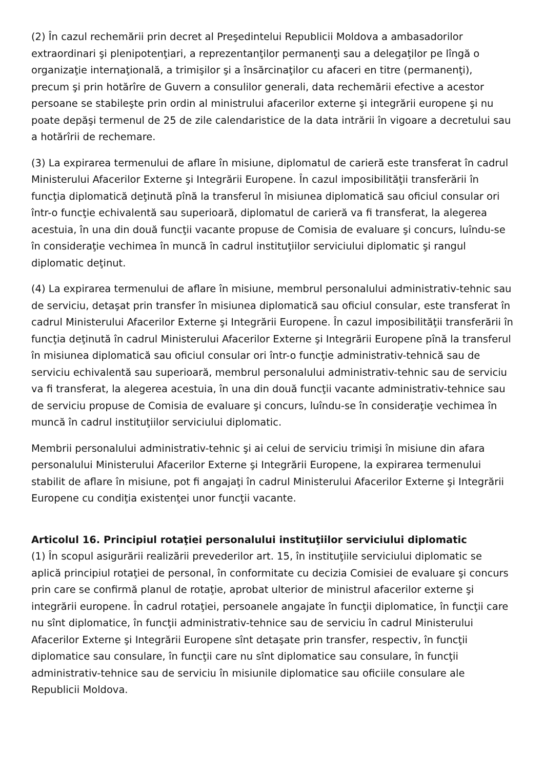(2) În cazul rechemării prin decret al Preşedintelui Republicii Moldova a ambasadorilor extraordinari şi plenipotenţiari, a reprezentanţilor permanenţi sau a delegaţilor pe lîngă o organizaţie internaţională, a trimişilor şi a însărcinaţilor cu afaceri en titre (permanenţi), precum şi prin hotărîre de Guvern a consulilor generali, data rechemării efective a acestor persoane se stabileşte prin ordin al ministrului afacerilor externe şi integrării europene şi nu poate depăşi termenul de 25 de zile calendaristice de la data intrării în vigoare a decretului sau a hotărîrii de rechemare.
(3) La expirarea termenului de aflare în misiune, diplomatul de carieră este transferat în cadrul Ministerului Afacerilor Externe şi Integrării Europene. În cazul imposibilităţii transferării în funcţia diplomatică deţinută pînă la transferul în misiunea diplomatică sau oficiul consular ori într-o funcţie echivalentă sau superioară, diplomatul de carieră va fi transferat, la alegerea acestuia, în una din două funcţii vacante propuse de Comisia de evaluare şi concurs, luîndu-se în consideraţie vechimea în muncă în cadrul instituţiilor serviciului diplomatic şi rangul diplomatic deţinut.
(4) La expirarea termenului de aflare în misiune, membrul personalului administrativ-tehnic sau de serviciu, detaşat prin transfer în misiunea diplomatică sau oficiul consular, este transferat în cadrul Ministerului Afacerilor Externe şi Integrării Europene. În cazul imposibilităţii transferării în funcţia deţinută în cadrul Ministerului Afacerilor Externe şi Integrării Europene pînă la transferul în misiunea diplomatică sau oficiul consular ori într-o funcţie administrativ-tehnică sau de serviciu echivalentă sau superioară, membrul personalului administrativ-tehnic sau de serviciu va fi transferat, la alegerea acestuia, în una din două funcţii vacante administrativ-tehnice sau de serviciu propuse de Comisia de evaluare şi concurs, luîndu-se în consideraţie vechimea în muncă în cadrul instituţiilor serviciului diplomatic.
Membrii personalului administrativ-tehnic şi ai celui de serviciu trimişi în misiune din afara personalului Ministerului Afacerilor Externe şi Integrării Europene, la expirarea termenului stabilit de aflare în misiune, pot fi angajaţi în cadrul Ministerului Afacerilor Externe şi Integrării Europene cu condiţia existenţei unor funcţii vacante.
Articolul 16. Principiul rotaţiei personalului instituţiilor serviciului diplomatic
(1) În scopul asigurării realizării prevederilor art. 15, în instituţiile serviciului diplomatic se aplică principiul rotaţiei de personal, în conformitate cu decizia Comisiei de evaluare şi concurs prin care se confirmă planul de rotaţie, aprobat ulterior de ministrul afacerilor externe şi integrării europene. În cadrul rotaţiei, persoanele angajate în funcţii diplomatice, în funcţii care nu sînt diplomatice, în funcţii administrativ-tehnice sau de serviciu în cadrul Ministerului Afacerilor Externe şi Integrării Europene sînt detaşate prin transfer, respectiv, în funcţii diplomatice sau consulare, în funcţii care nu sînt diplomatice sau consulare, în funcţii administrativ-tehnice sau de serviciu în misiunile diplomatice sau oficiile consulare ale Republicii Moldova.